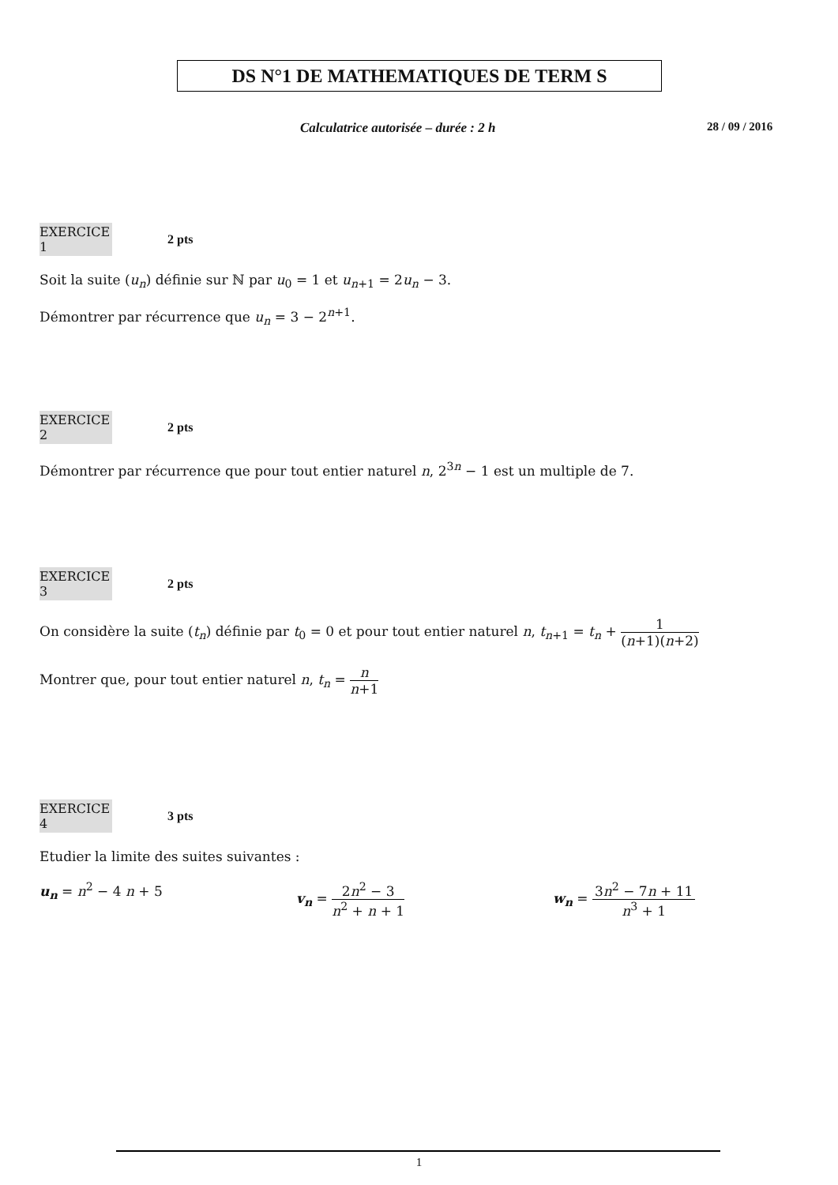DS N°1 DE MATHEMATIQUES DE TERM S
Calculatrice autorisée – durée : 2 h 28 / 09 / 2016
EXERCICE 1 2 pts
Soit la suite (u<sub>n</sub>) définie sur ℕ par u<sub>0</sub> = 1 et u<sub>n+1</sub> = 2u<sub>n</sub> − 3.
Démontrer par récurrence que u<sub>n</sub> = 3 − 2<sup>n+1</sup>.
EXERCICE 2 2 pts
Démontrer par récurrence que pour tout entier naturel n, 2<sup>3n</sup> − 1 est un multiple de 7.
EXERCICE 3 2 pts
On considère la suite (t<sub>n</sub>) définie par t<sub>0</sub> = 0 et pour tout entier naturel n, t<sub>n+1</sub> = t<sub>n</sub> + 1 (n+1)(n+2)
Montrer que, pour tout entier naturel n, t<sub>n</sub> = n n+1
EXERCICE 4 3 pts
Etudier la limite des suites suivantes :
u<sub>n</sub> = n<sup>2</sup> − 4 n + 5 v<sub>n</sub> = 2n<sup>2</sup> − 3 n<sup>2</sup> + n + 1 w<sub>n</sub> = 3n<sup>2</sup> − 7n + 11 n<sup>3</sup> + 1
1